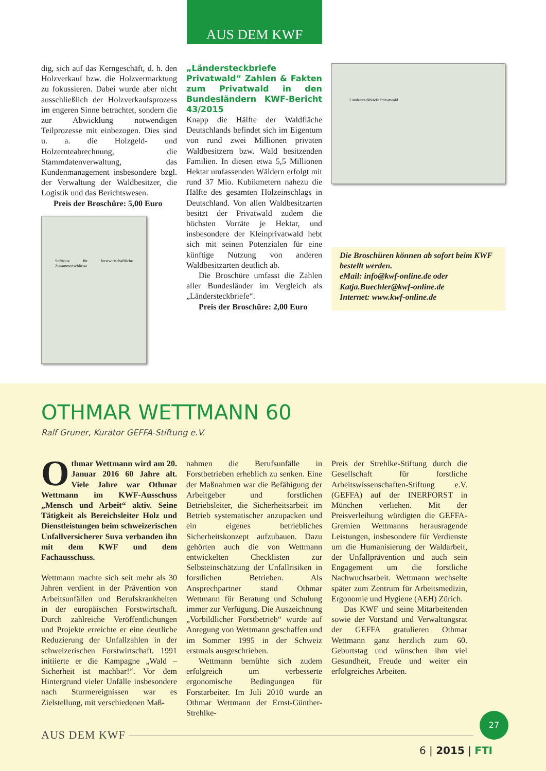AUS DEM KWF
dig, sich auf das Kerngeschäft, d. h. den Holzverkauf bzw. die Holzvermarktung zu fokussieren. Dabei wurde aber nicht ausschließlich der Holzverkaufsprozess im engeren Sinne betrachtet, sondern die zur Abwicklung notwendigen Teilprozesse mit einbezogen. Dies sind u. a. die Holzgeld- und Holzernteabrechnung, die Stammdatenverwaltung, das Kundenmanagement insbesondere bzgl. der Verwaltung der Waldbesitzer, die Logistik und das Berichtswesen.
Preis der Broschüre: 5,00 Euro
Software für forstwirtschaftliche Zusammenschlüsse
„Ländersteckbriefe Privatwald“ Zahlen & Fakten zum Privatwald in den Bundesländern KWF-Bericht 43/2015
Knapp die Hälfte der Waldfläche Deutschlands befindet sich im Eigentum von rund zwei Millionen privaten Waldbesitzern bzw. Wald besitzenden Familien. In diesen etwa 5,5 Millionen Hektar umfassenden Wäldern erfolgt mit rund 37 Mio. Kubikmetern nahezu die Hälfte des gesamten Holzeinschlags in Deutschland. Von allen Waldbesitzarten besitzt der Privatwald zudem die höchsten Vorräte je Hektar, und insbesondere der Kleinprivatwald hebt sich mit seinen Potenzialen für eine künftige Nutzung von anderen Waldbesitzarten deutlich ab.
Die Broschüre umfasst die Zahlen aller Bundesländer im Vergleich als „Ländersteckbriefe“.
Preis der Broschüre: 2,00 Euro
Ländersteckbriefe Privatwald
Die Broschüren können ab sofort beim KWF bestellt werden.
eMail: info@kwf-online.de oder Katja.Buechler@kwf-online.de
Internet: www.kwf-online.de
OTHMAR WETTMANN 60
Ralf Gruner, Kurator GEFFA-Stiftung e.V.
Othmar Wettmann wird am 20. Januar 2016 60 Jahre alt. Viele Jahre war Othmar Wettmann im KWF-Ausschuss „Mensch und Arbeit“ aktiv. Seine Tätigkeit als Bereichsleiter Holz und Dienstleistungen beim schweizerischen Unfallversicherer Suva verbanden ihn mit dem KWF und dem Fachausschuss.
Wettmann machte sich seit mehr als 30 Jahren verdient in der Prävention von Arbeitsunfällen und Berufskrankheiten in der europäischen Forstwirtschaft. Durch zahlreiche Veröffentlichungen und Projekte erreichte er eine deutliche Reduzierung der Unfallzahlen in der schweizerischen Forstwirtschaft. 1991 initiierte er die Kampagne „Wald – Sicherheit ist machbar!“. Vor dem Hintergrund vieler Unfälle insbesondere nach Sturmereignissen war es Zielstellung, mit verschiedenen Maß-
nahmen die Berufsunfälle in Forstbetrieben erheblich zu senken. Eine der Maßnahmen war die Befähigung der Arbeitgeber und forstlichen Betriebsleiter, die Sicherheitsarbeit im Betrieb systematischer anzupacken und ein eigenes betriebliches Sicherheitskonzept aufzubauen. Dazu gehörten auch die von Wettmann entwickelten Checklisten zur Selbsteinschätzung der Unfallrisiken in forstlichen Betrieben. Als Ansprechpartner stand Othmar Wettmann für Beratung und Schulung immer zur Verfügung. Die Auszeichnung „Vorbildlicher Forstbetrieb“ wurde auf Anregung von Wettmann geschaffen und im Sommer 1995 in der Schweiz erstmals ausgeschrieben.
Wettmann bemühte sich zudem erfolgreich um verbesserte ergonomische Bedingungen für Forstarbeiter. Im Juli 2010 wurde an Othmar Wettmann der Ernst-Günther-Strehlke-
Preis der Strehlke-Stiftung durch die Gesellschaft für forstliche Arbeitswissenschaften-Stiftung e.V. (GEFFA) auf der INERFORST in München verliehen. Mit der Preisverleihung würdigten die GEFFA-Gremien Wettmanns herausragende Leistungen, insbesondere für Verdienste um die Humanisierung der Waldarbeit, der Unfallprävention und auch sein Engagement um die forstliche Nachwuchsarbeit. Wettmann wechselte später zum Zentrum für Arbeitsmedizin, Ergonomie und Hygiene (AEH) Zürich.
Das KWF und seine Mitarbeitenden sowie der Vorstand und Verwaltungsrat der GEFFA gratulieren Othmar Wettmann ganz herzlich zum 60. Geburtstag und wünschen ihm viel Gesundheit, Freude und weiter ein erfolgreiches Arbeiten.
AUS DEM KWF
27
6 | 2015 | FTI